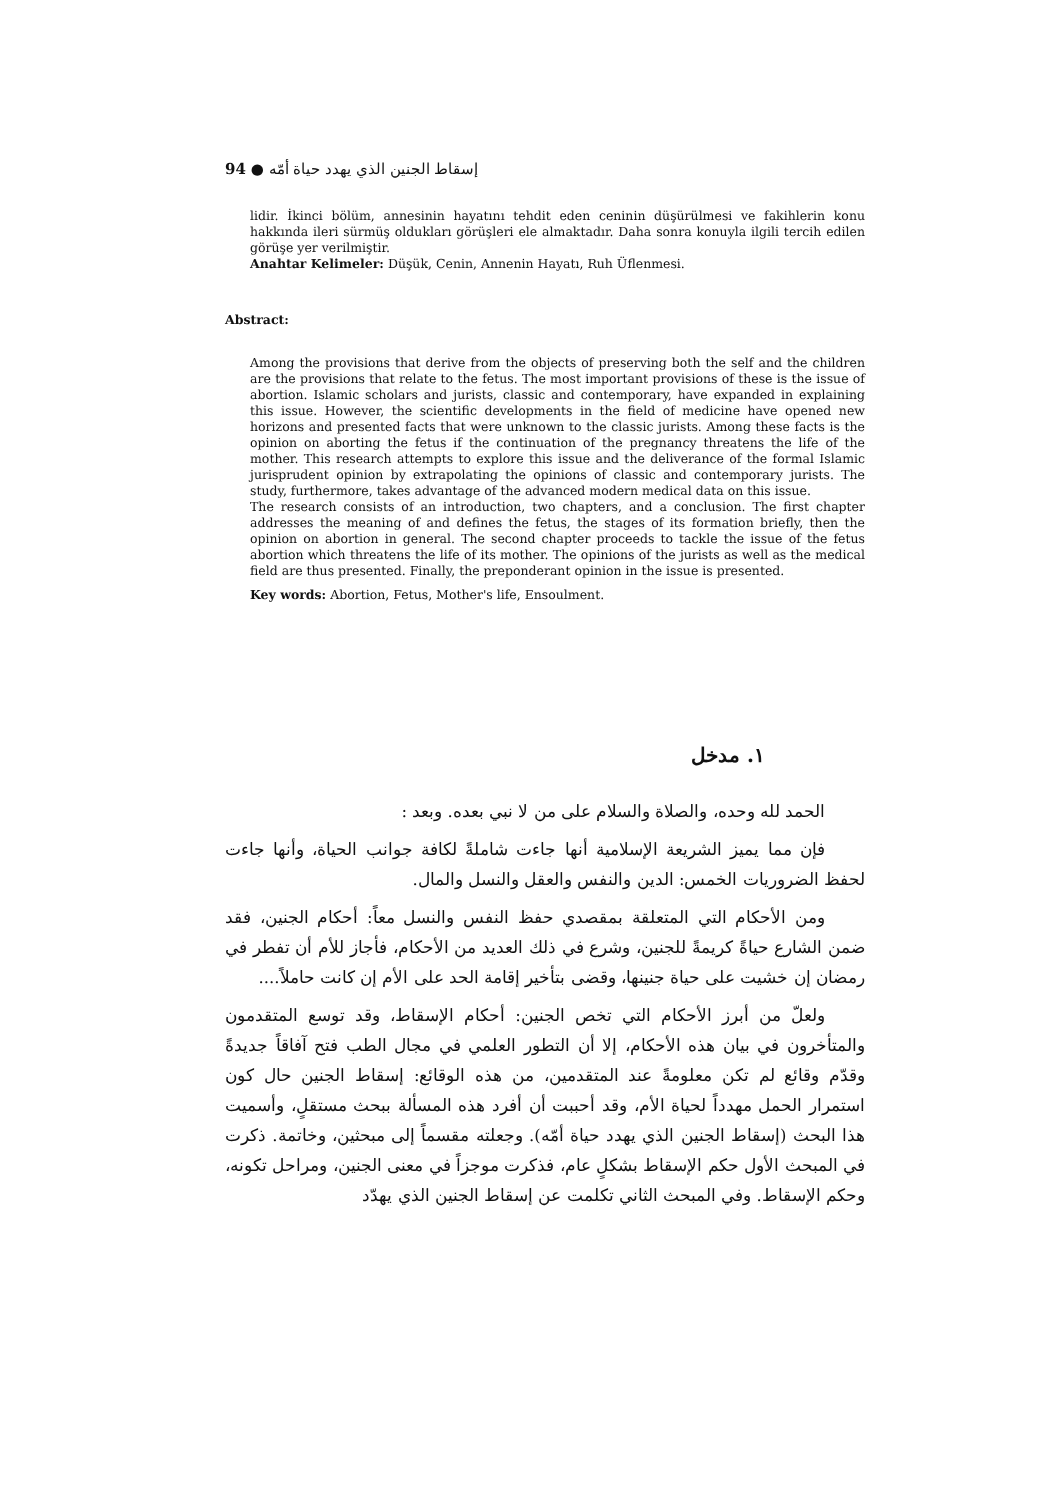94 ● إسقاط الجنين الذي يهدد حياة أمّه
lidir. İkinci bölüm, annesinin hayatını tehdit eden ceninin düşürülmesi ve fakihlerin konu hakkında ileri sürmüş oldukları görüşleri ele almaktadır. Daha sonra konuyla ilgili tercih edilen görüşe yer verilmiştir.
Anahtar Kelimeler: Düşük, Cenin, Annenin Hayatı, Ruh Üflenmesi.
Abstract:
Among the provisions that derive from the objects of preserving both the self and the children are the provisions that relate to the fetus. The most important provisions of these is the issue of abortion. Islamic scholars and jurists, classic and contemporary, have expanded in explaining this issue. However, the scientific developments in the field of medicine have opened new horizons and presented facts that were unknown to the classic jurists. Among these facts is the opinion on aborting the fetus if the continuation of the pregnancy threatens the life of the mother. This research attempts to explore this issue and the deliverance of the formal Islamic jurisprudent opinion by extrapolating the opinions of classic and contemporary jurists. The study, furthermore, takes advantage of the advanced modern medical data on this issue.
The research consists of an introduction, two chapters, and a conclusion. The first chapter addresses the meaning of and defines the fetus, the stages of its formation briefly, then the opinion on abortion in general. The second chapter proceeds to tackle the issue of the fetus abortion which threatens the life of its mother. The opinions of the jurists as well as the medical field are thus presented. Finally, the preponderant opinion in the issue is presented.
Key words: Abortion, Fetus, Mother's life, Ensoulment.
١. مدخل
الحمد لله وحده، والصلاة والسلام على من لا نبي بعده. وبعد :
فإن مما يميز الشريعة الإسلامية أنها جاءت شاملةً لكافة جوانب الحياة، وأنها جاءت لحفظ الضروريات الخمس: الدين والنفس والعقل والنسل والمال.
ومن الأحكام التي المتعلقة بمقصدي حفظ النفس والنسل معاً: أحكام الجنين، فقد ضمن الشارع حياةً كريمةً للجنين، وشرع في ذلك العديد من الأحكام، فأجاز للأم أن تفطر في رمضان إن خشيت على حياة جنينها، وقضى بتأخير إقامة الحد على الأم إن كانت حاملاً....
ولعلّ من أبرز الأحكام التي تخص الجنين: أحكام الإسقاط، وقد توسع المتقدمون والمتأخرون في بيان هذه الأحكام، إلا أن التطور العلمي في مجال الطب فتح آفاقاً جديدةً وقدّم وقائع لم تكن معلومةً عند المتقدمين، من هذه الوقائع: إسقاط الجنين حال كون استمرار الحمل مهدداً لحياة الأم، وقد أحببت أن أفرد هذه المسألة ببحث مستقلٍ، وأسميت هذا البحث (إسقاط الجنين الذي يهدد حياة أمّه). وجعلته مقسماً إلى مبحثين، وخاتمة. ذكرت في المبحث الأول حكم الإسقاط بشكلٍ عام، فذكرت موجزاً في معنى الجنين، ومراحل تكونه، وحكم الإسقاط. وفي المبحث الثاني تكلمت عن إسقاط الجنين الذي يهدّد